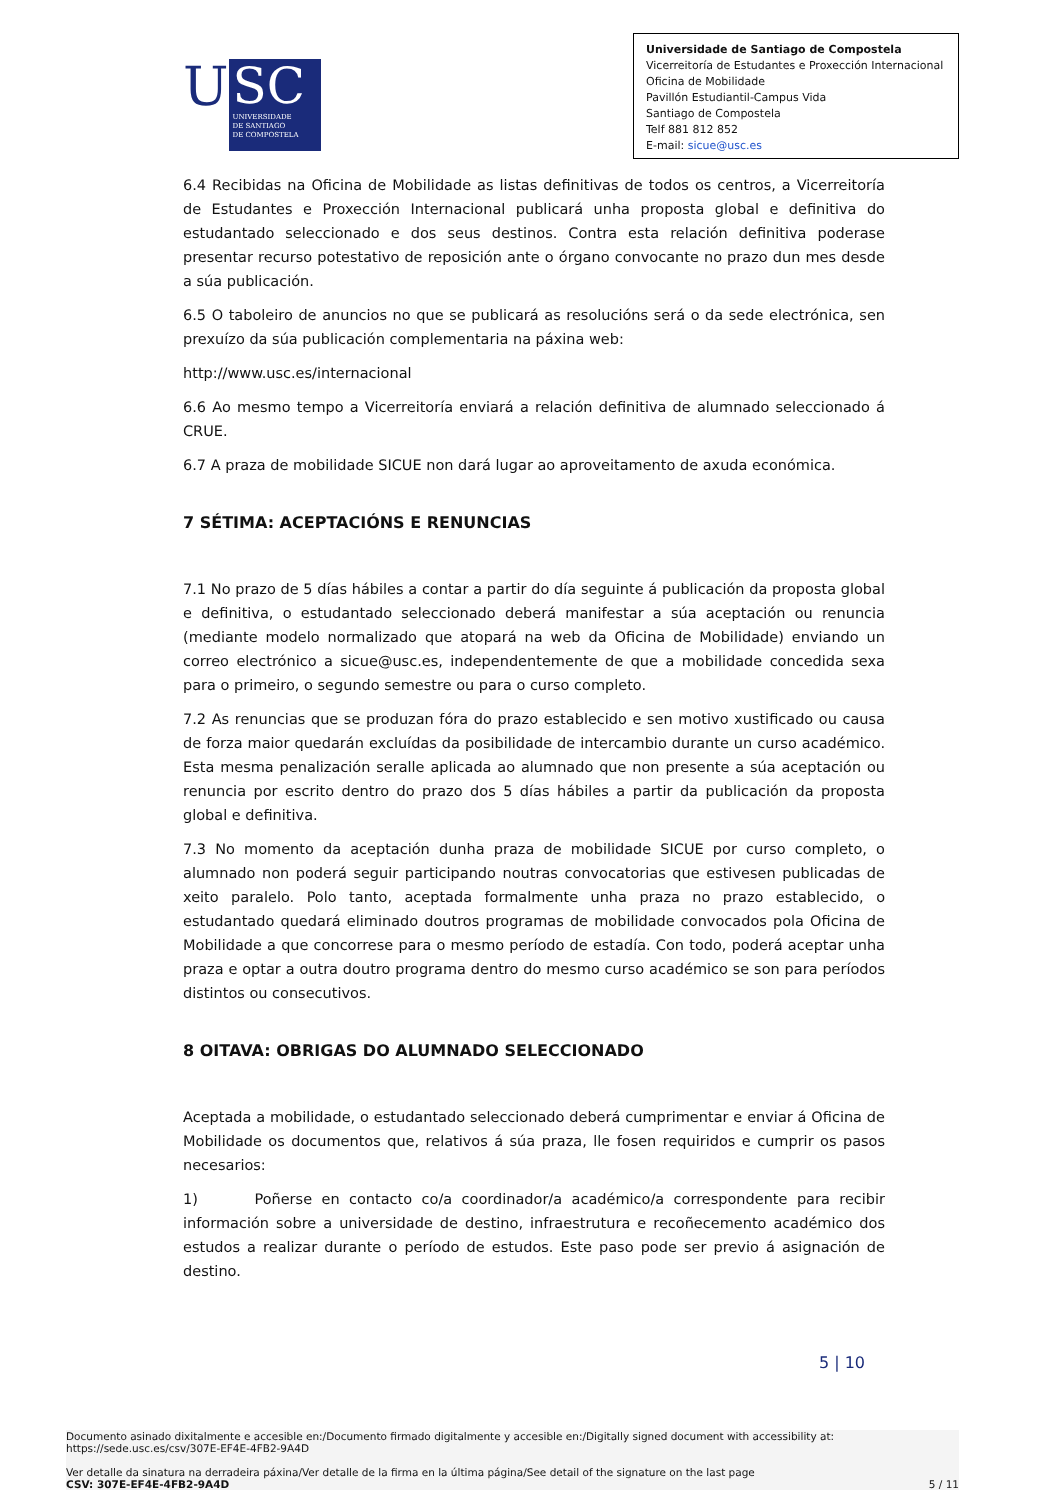U
SC
UNIVERSIDADE
DE SANTIAGO
DE COMPOSTELA
Universidade de Santiago de Compostela
Vicerreitoría de Estudantes e Proxección Internacional
Oficina de Mobilidade
Pavillón Estudiantil-Campus Vida
Santiago de Compostela
Telf 881 812 852
E-mail: sicue@usc.es
6.4 Recibidas na Oficina de Mobilidade as listas definitivas de todos os centros, a Vicerreitoría de Estudantes e Proxección Internacional publicará unha proposta global e definitiva do estudantado seleccionado e dos seus destinos. Contra esta relación definitiva poderase presentar recurso potestativo de reposición ante o órgano convocante no prazo dun mes desde a súa publicación.
6.5 O taboleiro de anuncios no que se publicará as resolucións será o da sede electrónica, sen prexuízo da súa publicación complementaria na páxina web:
http://www.usc.es/internacional
6.6 Ao mesmo tempo a Vicerreitoría enviará a relación definitiva de alumnado seleccionado á CRUE.
6.7 A praza de mobilidade SICUE non dará lugar ao aproveitamento de axuda económica.
7 SÉTIMA: ACEPTACIÓNS E RENUNCIAS
7.1 No prazo de 5 días hábiles a contar a partir do día seguinte á publicación da proposta global e definitiva, o estudantado seleccionado deberá manifestar a súa aceptación ou renuncia (mediante modelo normalizado que atopará na web da Oficina de Mobilidade) enviando un correo electrónico a sicue@usc.es, independentemente de que a mobilidade concedida sexa para o primeiro, o segundo semestre ou para o curso completo.
7.2 As renuncias que se produzan fóra do prazo establecido e sen motivo xustificado ou causa de forza maior quedarán excluídas da posibilidade de intercambio durante un curso académico. Esta mesma penalización seralle aplicada ao alumnado que non presente a súa aceptación ou renuncia por escrito dentro do prazo dos 5 días hábiles a partir da publicación da proposta global e definitiva.
7.3 No momento da aceptación dunha praza de mobilidade SICUE por curso completo, o alumnado non poderá seguir participando noutras convocatorias que estivesen publicadas de xeito paralelo. Polo tanto, aceptada formalmente unha praza no prazo establecido, o estudantado quedará eliminado doutros programas de mobilidade convocados pola Oficina de Mobilidade a que concorrese para o mesmo período de estadía. Con todo, poderá aceptar unha praza e optar a outra doutro programa dentro do mesmo curso académico se son para períodos distintos ou consecutivos.
8 OITAVA: OBRIGAS DO ALUMNADO SELECCIONADO
Aceptada a mobilidade, o estudantado seleccionado deberá cumprimentar e enviar á Oficina de Mobilidade os documentos que, relativos á súa praza, lle fosen requiridos e cumprir os pasos necesarios:
1) Poñerse en contacto co/a coordinador/a académico/a correspondente para recibir información sobre a universidade de destino, infraestrutura e recoñecemento académico dos estudos a realizar durante o período de estudos. Este paso pode ser previo á asignación de destino.
5 | 10
Documento asinado dixitalmente e accesible en:/Documento firmado digitalmente y accesible en:/Digitally signed document with accessibility at:
https://sede.usc.es/csv/307E-EF4E-4FB2-9A4D
Ver detalle da sinatura na derradeira páxina/Ver detalle de la firma en la última página/See detail of the signature on the last page
CSV: 307E-EF4E-4FB2-9A4D 5 / 11